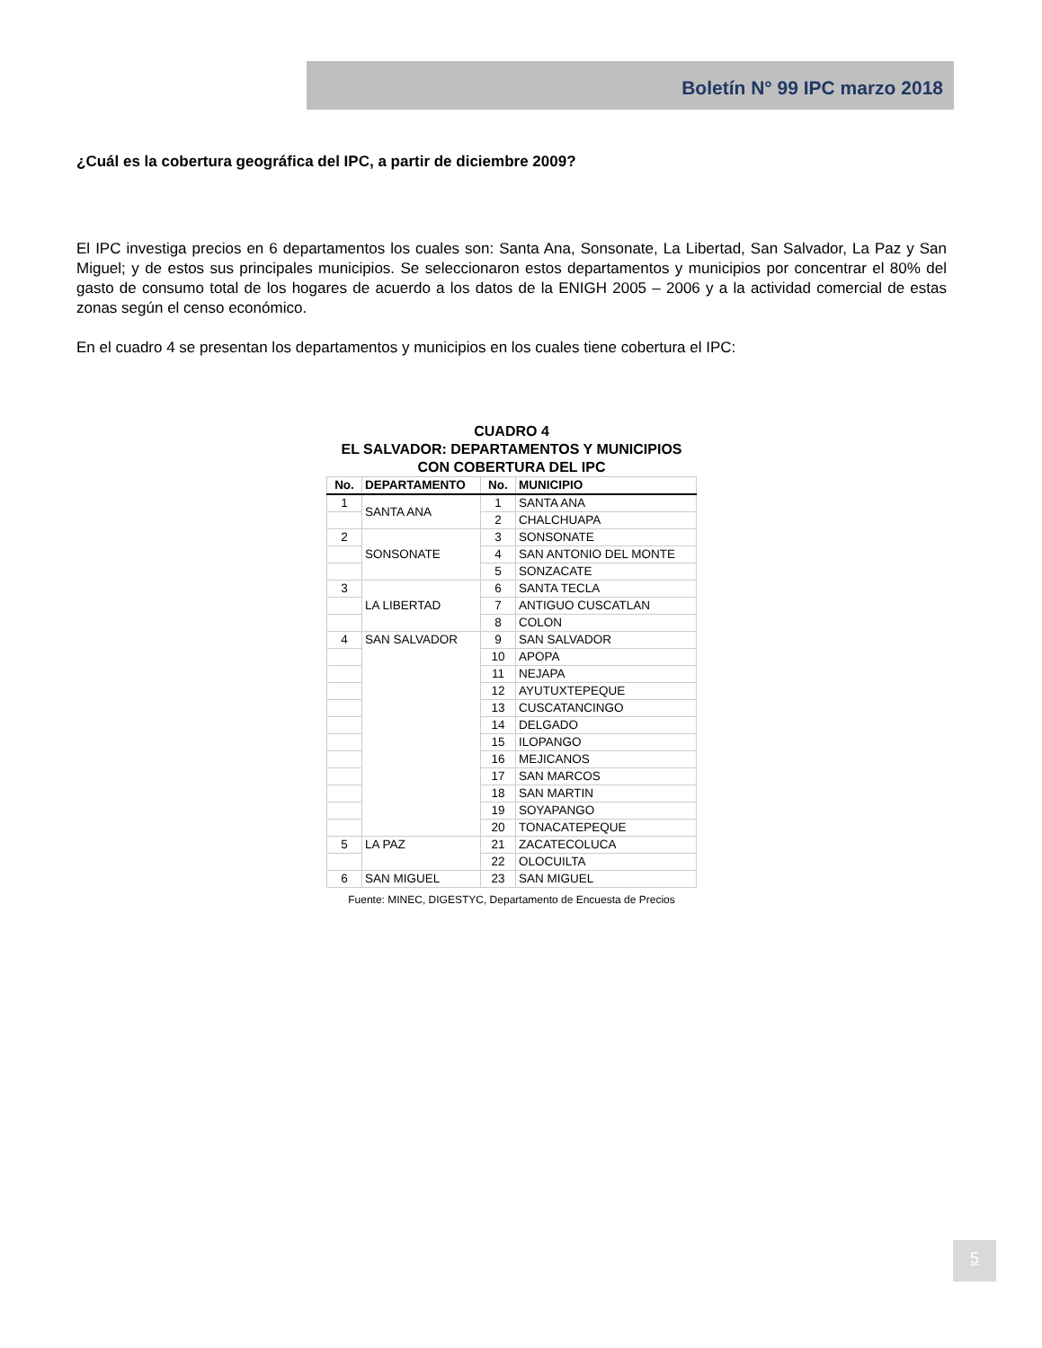Boletín N° 99 IPC marzo 2018
¿Cuál es la cobertura geográfica del IPC, a partir de diciembre 2009?
El IPC investiga precios en 6 departamentos los cuales son: Santa Ana, Sonsonate, La Libertad, San Salvador, La Paz y San Miguel; y de estos sus principales municipios. Se seleccionaron estos departamentos y municipios por concentrar el 80% del gasto de consumo total de los hogares de acuerdo a los datos de la ENIGH 2005 – 2006 y a la actividad comercial de estas zonas según el censo económico.
En el cuadro 4 se presentan los departamentos y municipios en los cuales tiene cobertura el IPC:
CUADRO 4
EL SALVADOR: DEPARTAMENTOS Y MUNICIPIOS
CON COBERTURA DEL IPC
| No. | DEPARTAMENTO | No. | MUNICIPIO |
| --- | --- | --- | --- |
| 1 | SANTA ANA | 1 | SANTA ANA |
| | | 2 | CHALCHUAPA |
| 2 | SONSONATE | 3 | SONSONATE |
| | | 4 | SAN ANTONIO DEL MONTE |
| | | 5 | SONZACATE |
| 3 | LA LIBERTAD | 6 | SANTA TECLA |
| | | 7 | ANTIGUO CUSCATLAN |
| | | 8 | COLON |
| 4 | SAN SALVADOR | 9 | SAN SALVADOR |
| | | 10 | APOPA |
| | | 11 | NEJAPA |
| | | 12 | AYUTUXTEPEQUE |
| | | 13 | CUSCATANCINGO |
| | | 14 | DELGADO |
| | | 15 | ILOPANGO |
| | | 16 | MEJICANOS |
| | | 17 | SAN MARCOS |
| | | 18 | SAN MARTIN |
| | | 19 | SOYAPANGO |
| | | 20 | TONACATEPEQUE |
| 5 | LA PAZ | 21 | ZACATECOLUCA |
| | | 22 | OLOCUILTA |
| 6 | SAN MIGUEL | 23 | SAN MIGUEL |
Fuente: MINEC, DIGESTYC, Departamento de Encuesta de Precios
5